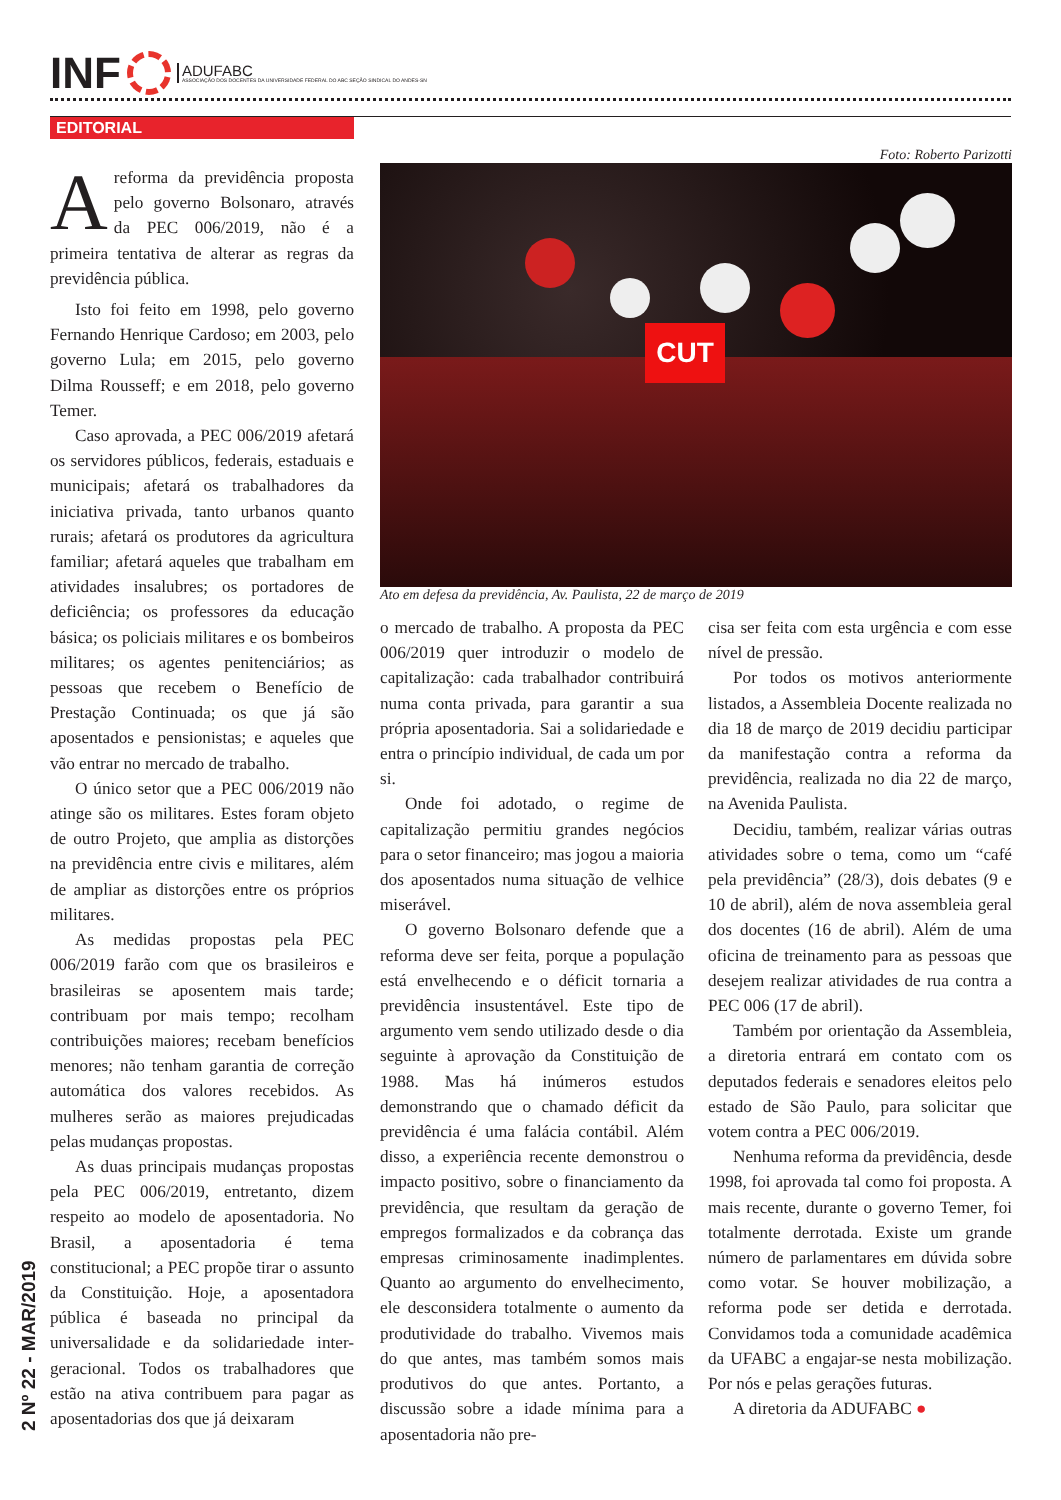INF
ADUFABC
ASSOCIAÇÃO DOS DOCENTES DA UNIVERSIDADE FEDERAL DO ABC SEÇÃO SINDICAL DO ANDES-SN
EDITORIAL
2 Nº 22 - MAR/2019
Areforma da previdência proposta pelo governo Bolsonaro, através da PEC 006/2019, não é a primeira tentativa de alterar as regras da previdência pública.
Isto foi feito em 1998, pelo governo Fernando Henrique Cardoso; em 2003, pelo governo Lula; em 2015, pelo governo Dilma Rousseff; e em 2018, pelo governo Temer.
Caso aprovada, a PEC 006/2019 afetará os servidores públicos, federais, estaduais e municipais; afetará os trabalhadores da iniciativa privada, tanto urbanos quanto rurais; afetará os produtores da agricultura familiar; afetará aqueles que trabalham em atividades insalubres; os portadores de deficiência; os professores da educação básica; os policiais militares e os bombeiros militares; os agentes penitenciários; as pessoas que recebem o Benefício de Prestação Continuada; os que já são aposentados e pensionistas; e aqueles que vão entrar no mercado de trabalho.
O único setor que a PEC 006/2019 não atinge são os militares. Estes foram objeto de outro Projeto, que amplia as distorções na previdência entre civis e militares, além de ampliar as distorções entre os próprios militares.
As medidas propostas pela PEC 006/2019 farão com que os brasileiros e brasileiras se aposentem mais tarde; contribuam por mais tempo; recolham contribuições maiores; recebam benefícios menores; não tenham garantia de correção automática dos valores recebidos. As mulheres serão as maiores prejudicadas pelas mudanças propostas.
As duas principais mudanças propostas pela PEC 006/2019, entretanto, dizem respeito ao modelo de aposentadoria. No Brasil, a aposentadoria é tema constitucional; a PEC propõe tirar o assunto da Constituição. Hoje, a aposentadora pública é baseada no principal da universalidade e da solidariedade inter-geracional. Todos os trabalhadores que estão na ativa contribuem para pagar as aposentadorias dos que já deixaram
Foto: Roberto Parizotti
CUT
Ato em defesa da previdência, Av. Paulista, 22 de março de 2019
o mercado de trabalho. A proposta da PEC 006/2019 quer introduzir o modelo de capitalização: cada trabalhador contribuirá numa conta privada, para garantir a sua própria aposentadoria. Sai a solidariedade e entra o princípio individual, de cada um por si.
Onde foi adotado, o regime de capitalização permitiu grandes negócios para o setor financeiro; mas jogou a maioria dos aposentados numa situação de velhice miserável.
O governo Bolsonaro defende que a reforma deve ser feita, porque a população está envelhecendo e o déficit tornaria a previdência insustentável. Este tipo de argumento vem sendo utilizado desde o dia seguinte à aprovação da Constituição de 1988. Mas há inúmeros estudos demonstrando que o chamado déficit da previdência é uma falácia contábil. Além disso, a experiência recente demonstrou o impacto positivo, sobre o financiamento da previdência, que resultam da geração de empregos formalizados e da cobrança das empresas criminosamente inadimplentes. Quanto ao argumento do envelhecimento, ele desconsidera totalmente o aumento da produtividade do trabalho. Vivemos mais do que antes, mas também somos mais produtivos do que antes. Portanto, a discussão sobre a idade mínima para a aposentadoria não pre-
cisa ser feita com esta urgência e com esse nível de pressão.
Por todos os motivos anteriormente listados, a Assembleia Docente realizada no dia 18 de março de 2019 decidiu participar da manifestação contra a reforma da previdência, realizada no dia 22 de março, na Avenida Paulista.
Decidiu, também, realizar várias outras atividades sobre o tema, como um “café pela previdência” (28/3), dois debates (9 e 10 de abril), além de nova assembleia geral dos docentes (16 de abril). Além de uma oficina de treinamento para as pessoas que desejem realizar atividades de rua contra a PEC 006 (17 de abril).
Também por orientação da Assembleia, a diretoria entrará em contato com os deputados federais e senadores eleitos pelo estado de São Paulo, para solicitar que votem contra a PEC 006/2019.
Nenhuma reforma da previdência, desde 1998, foi aprovada tal como foi proposta. A mais recente, durante o governo Temer, foi totalmente derrotada. Existe um grande número de parlamentares em dúvida sobre como votar. Se houver mobilização, a reforma pode ser detida e derrotada. Convidamos toda a comunidade acadêmica da UFABC a engajar-se nesta mobilização. Por nós e pelas gerações futuras.
A diretoria da ADUFABC ●